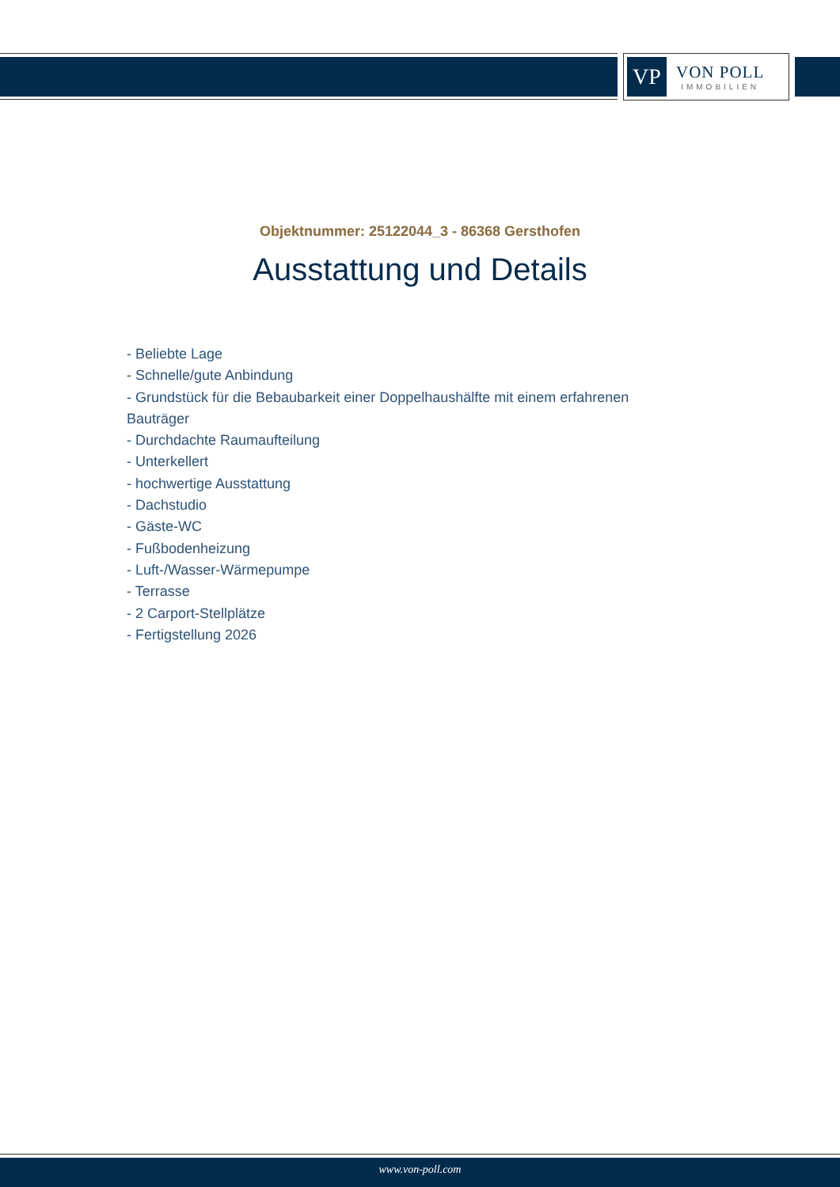VP
VON POLL
IMMOBILIEN
Objektnummer: 25122044_3 - 86368 Gersthofen
Ausstattung und Details
- Beliebte Lage
- Schnelle/gute Anbindung
- Grundstück für die Bebaubarkeit einer Doppelhaushälfte mit einem erfahrenen Bauträger
- Durchdachte Raumaufteilung
- Unterkellert
- hochwertige Ausstattung
- Dachstudio
- Gäste-WC
- Fußbodenheizung
- Luft-/Wasser-Wärmepumpe
- Terrasse
- 2 Carport-Stellplätze
- Fertigstellung 2026
www.von-poll.com